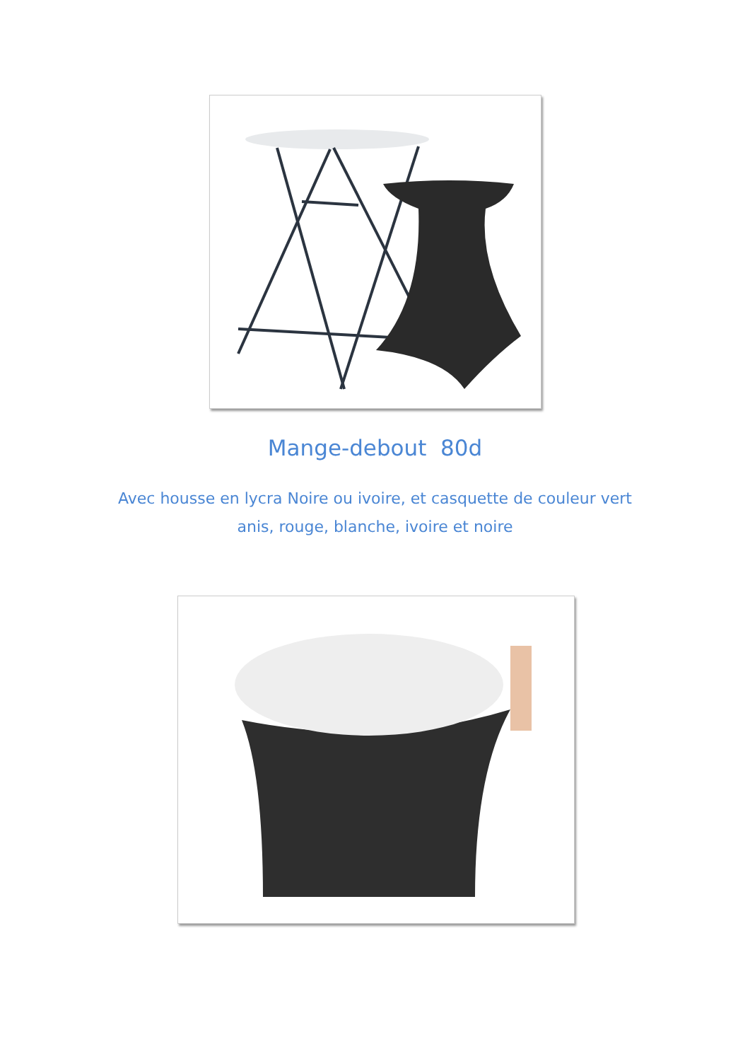Mange-debout 80d
Avec housse en lycra Noire ou ivoire, et casquette de couleur vert
anis, rouge, blanche, ivoire et noire